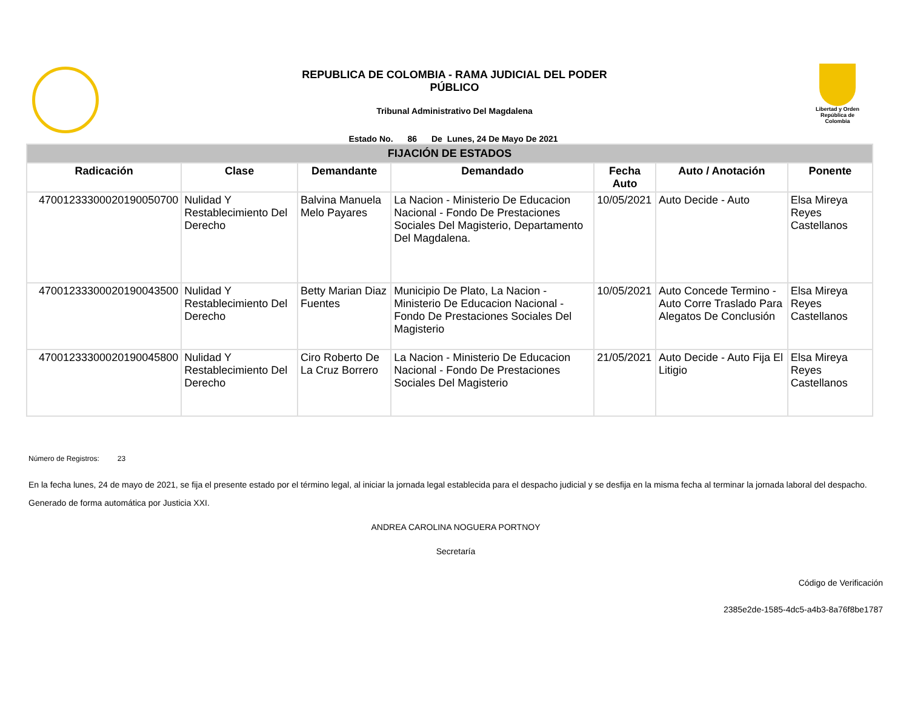REPUBLICA DE COLOMBIA - RAMA JUDICIAL DEL PODER
PÚBLICO
Tribunal Administrativo Del Magdalena
Estado No. 86 De Lunes, 24 De Mayo De 2021
Libertad y Orden
República de Colombia
| FIJACIÓN DE ESTADOS | | | | | | |
| Radicación | Clase | Demandante | Demandado | Fecha Auto | Auto / Anotación | Ponente |
| 47001233300020190050700 | Nulidad Y Restablecimiento Del Derecho | Balvina Manuela Melo Payares | La Nacion - Ministerio De Educacion Nacional - Fondo De Prestaciones Sociales Del Magisterio, Departamento Del Magdalena. | 10/05/2021 | Auto Decide - Auto | Elsa Mireya Reyes Castellanos |
| 47001233300020190043500 | Nulidad Y Restablecimiento Del Derecho | Betty Marian Diaz Fuentes | Municipio De Plato, La Nacion - Ministerio De Educacion Nacional - Fondo De Prestaciones Sociales Del Magisterio | 10/05/2021 | Auto Concede Termino - Auto Corre Traslado Para Alegatos De Conclusión | Elsa Mireya Reyes Castellanos |
| 47001233300020190045800 | Nulidad Y Restablecimiento Del Derecho | Ciro Roberto De La Cruz Borrero | La Nacion - Ministerio De Educacion Nacional - Fondo De Prestaciones Sociales Del Magisterio | 21/05/2021 | Auto Decide - Auto Fija El Litigio | Elsa Mireya Reyes Castellanos |
Número de Registros: 23
En la fecha lunes, 24 de mayo de 2021, se fija el presente estado por el término legal, al iniciar la jornada legal establecida para el despacho judicial y se desfija en la misma fecha al terminar la jornada laboral del despacho.
Generado de forma automática por Justicia XXI.
ANDREA CAROLINA NOGUERA PORTNOY
Secretaría
Código de Verificación
2385e2de-1585-4dc5-a4b3-8a76f8be1787